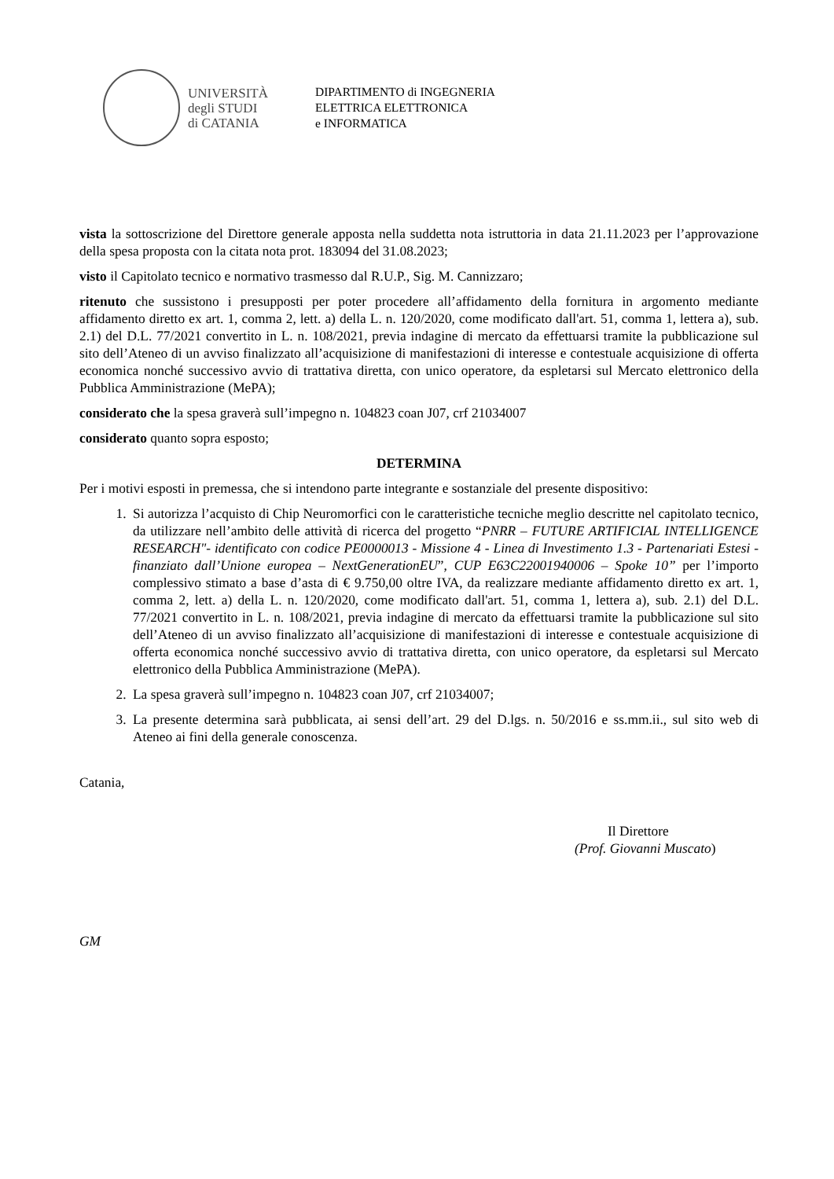UNIVERSITÀ
degli STUDI
di CATANIA
DIPARTIMENTO di INGEGNERIA
ELETTRICA ELETTRONICA
e INFORMATICA
vista la sottoscrizione del Direttore generale apposta nella suddetta nota istruttoria in data 21.11.2023 per l’approvazione della spesa proposta con la citata nota prot. 183094 del 31.08.2023;
visto il Capitolato tecnico e normativo trasmesso dal R.U.P., Sig. M. Cannizzaro;
ritenuto che sussistono i presupposti per poter procedere all’affidamento della fornitura in argomento mediante affidamento diretto ex art. 1, comma 2, lett. a) della L. n. 120/2020, come modificato dall'art. 51, comma 1, lettera a), sub. 2.1) del D.L. 77/2021 convertito in L. n. 108/2021, previa indagine di mercato da effettuarsi tramite la pubblicazione sul sito dell’Ateneo di un avviso finalizzato all’acquisizione di manifestazioni di interesse e contestuale acquisizione di offerta economica nonché successivo avvio di trattativa diretta, con unico operatore, da espletarsi sul Mercato elettronico della Pubblica Amministrazione (MePA);
considerato che la spesa graverà sull’impegno n. 104823 coan J07, crf 21034007
considerato quanto sopra esposto;
DETERMINA
Per i motivi esposti in premessa, che si intendono parte integrante e sostanziale del presente dispositivo:
1. Si autorizza l’acquisto di Chip Neuromorfici con le caratteristiche tecniche meglio descritte nel capitolato tecnico, da utilizzare nell’ambito delle attività di ricerca del progetto “PNRR – FUTURE ARTIFICIAL INTELLIGENCE RESEARCH"- identificato con codice PE0000013 - Missione 4 - Linea di Investimento 1.3 - Partenariati Estesi - finanziato dall’Unione europea – NextGenerationEU”, CUP E63C22001940006 – Spoke 10” per l’importo complessivo stimato a base d’asta di € 9.750,00 oltre IVA, da realizzare mediante affidamento diretto ex art. 1, comma 2, lett. a) della L. n. 120/2020, come modificato dall'art. 51, comma 1, lettera a), sub. 2.1) del D.L. 77/2021 convertito in L. n. 108/2021, previa indagine di mercato da effettuarsi tramite la pubblicazione sul sito dell’Ateneo di un avviso finalizzato all’acquisizione di manifestazioni di interesse e contestuale acquisizione di offerta economica nonché successivo avvio di trattativa diretta, con unico operatore, da espletarsi sul Mercato elettronico della Pubblica Amministrazione (MePA).
2. La spesa graverà sull’impegno n. 104823 coan J07, crf 21034007;
3. La presente determina sarà pubblicata, ai sensi dell’art. 29 del D.lgs. n. 50/2016 e ss.mm.ii., sul sito web di Ateneo ai fini della generale conoscenza.
Catania,
Il Direttore
(Prof. Giovanni Muscato)
GM